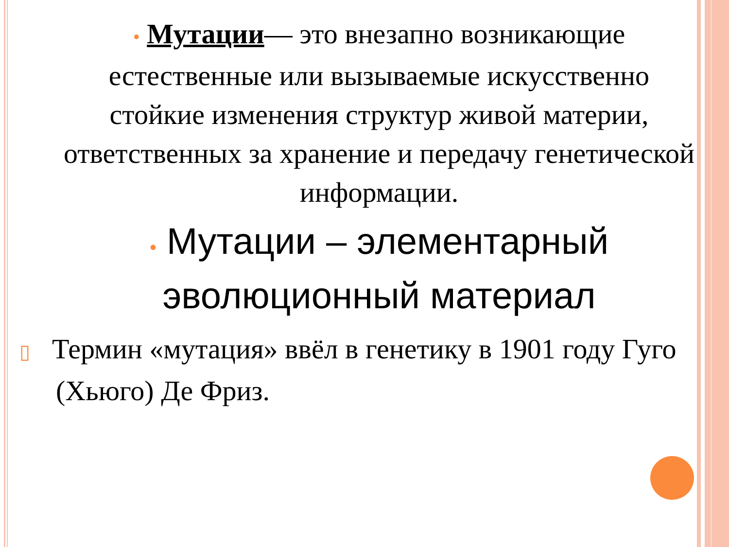• Мутации— это внезапно возникающие естественные или вызываемые искусственно стойкие изменения структур живой материи, ответственных за хранение и передачу генетической информации.
• Мутации – элементарный эволюционный материал
▯ Термин «мутация» ввёл в генетику в 1901 году Гуго (Хьюго) Де Фриз.